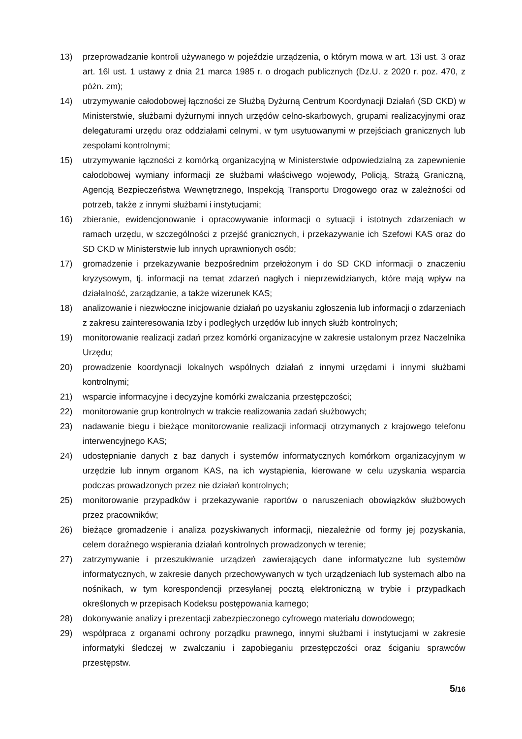13) przeprowadzanie kontroli używanego w pojeździe urządzenia, o którym mowa w art. 13i ust. 3 oraz art. 16l ust. 1 ustawy z dnia 21 marca 1985 r. o drogach publicznych (Dz.U. z 2020 r. poz. 470, z późn. zm);
14) utrzymywanie całodobowej łączności ze Służbą Dyżurną Centrum Koordynacji Działań (SD CKD) w Ministerstwie, służbami dyżurnymi innych urzędów celno-skarbowych, grupami realizacyjnymi oraz delegaturami urzędu oraz oddziałami celnymi, w tym usytuowanymi w przejściach granicznych lub zespołami kontrolnymi;
15) utrzymywanie łączności z komórką organizacyjną w Ministerstwie odpowiedzialną za zapewnienie całodobowej wymiany informacji ze służbami właściwego wojewody, Policją, Strażą Graniczną, Agencją Bezpieczeństwa Wewnętrznego, Inspekcją Transportu Drogowego oraz w zależności od potrzeb, także z innymi służbami i instytucjami;
16) zbieranie, ewidencjonowanie i opracowywanie informacji o sytuacji i istotnych zdarzeniach w ramach urzędu, w szczególności z przejść granicznych, i przekazywanie ich Szefowi KAS oraz do SD CKD w Ministerstwie lub innych uprawnionych osób;
17) gromadzenie i przekazywanie bezpośrednim przełożonym i do SD CKD informacji o znaczeniu kryzysowym, tj. informacji na temat zdarzeń nagłych i nieprzewidzianych, które mają wpływ na działalność, zarządzanie, a także wizerunek KAS;
18) analizowanie i niezwłoczne inicjowanie działań po uzyskaniu zgłoszenia lub informacji o zdarzeniach z zakresu zainteresowania Izby i podległych urzędów lub innych służb kontrolnych;
19) monitorowanie realizacji zadań przez komórki organizacyjne w zakresie ustalonym przez Naczelnika Urzędu;
20) prowadzenie koordynacji lokalnych wspólnych działań z innymi urzędami i innymi służbami kontrolnymi;
21) wsparcie informacyjne i decyzyjne komórki zwalczania przestępczości;
22) monitorowanie grup kontrolnych w trakcie realizowania zadań służbowych;
23) nadawanie biegu i bieżące monitorowanie realizacji informacji otrzymanych z krajowego telefonu interwencyjnego KAS;
24) udostępnianie danych z baz danych i systemów informatycznych komórkom organizacyjnym w urzędzie lub innym organom KAS, na ich wystąpienia, kierowane w celu uzyskania wsparcia podczas prowadzonych przez nie działań kontrolnych;
25) monitorowanie przypadków i przekazywanie raportów o naruszeniach obowiązków służbowych przez pracowników;
26) bieżące gromadzenie i analiza pozyskiwanych informacji, niezależnie od formy jej pozyskania, celem doraźnego wspierania działań kontrolnych prowadzonych w terenie;
27) zatrzymywanie i przeszukiwanie urządzeń zawierających dane informatyczne lub systemów informatycznych, w zakresie danych przechowywanych w tych urządzeniach lub systemach albo na nośnikach, w tym korespondencji przesyłanej pocztą elektroniczną w trybie i przypadkach określonych w przepisach Kodeksu postępowania karnego;
28) dokonywanie analizy i prezentacji zabezpieczonego cyfrowego materiału dowodowego;
29) współpraca z organami ochrony porządku prawnego, innymi służbami i instytucjami w zakresie informatyki śledczej w zwalczaniu i zapobieganiu przestępczości oraz ściganiu sprawców przestępstw.
5/16